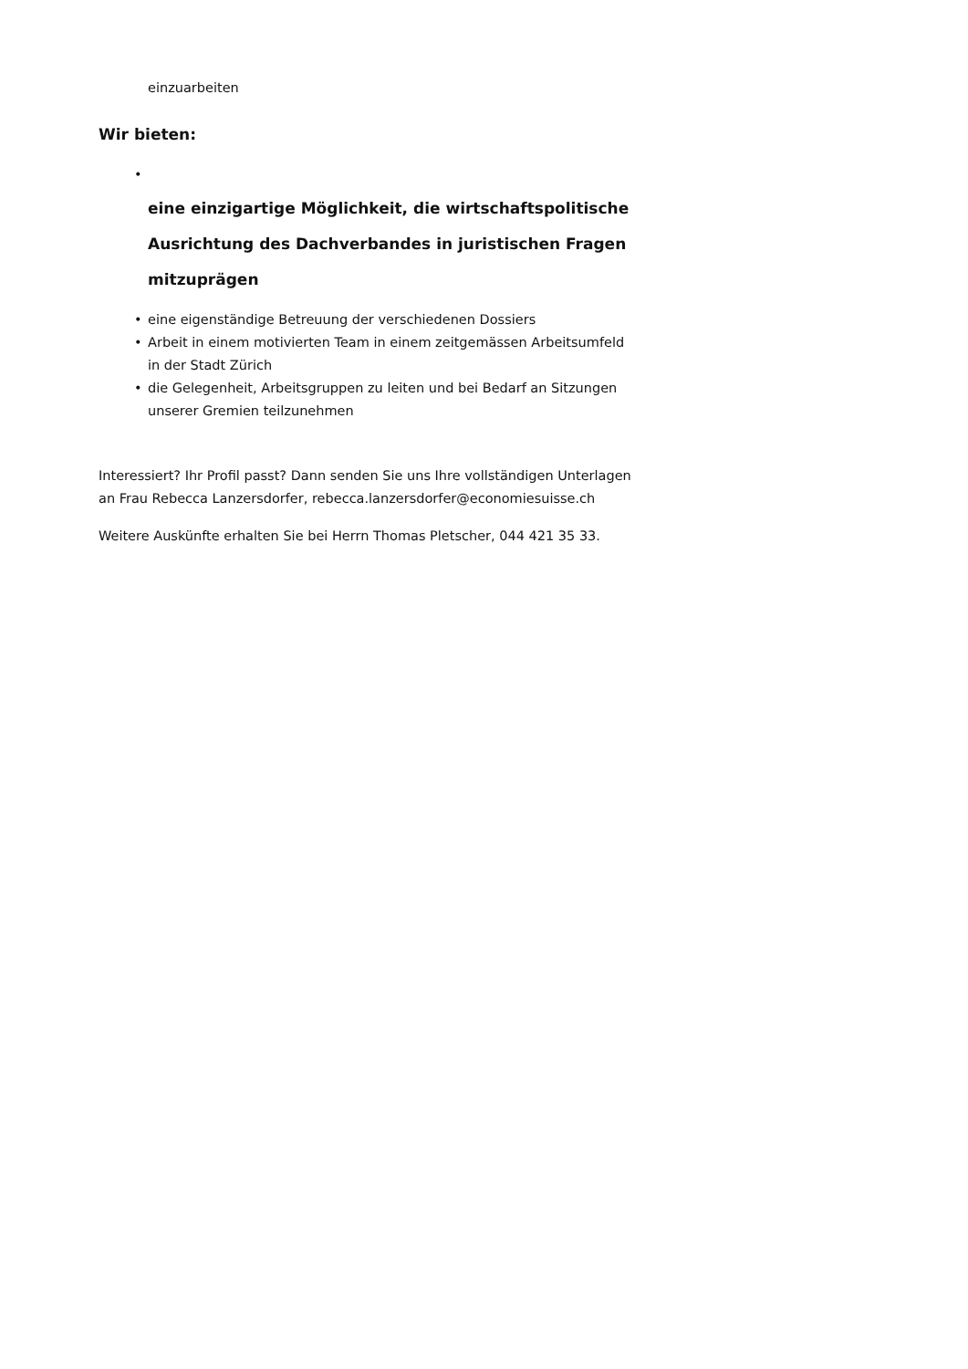einzuarbeiten
Wir bieten:
•
eine einzigartige Möglichkeit, die wirtschaftspolitische Ausrichtung des Dachverbandes in juristischen Fragen mitzuprägen
• eine eigenständige Betreuung der verschiedenen Dossiers
• Arbeit in einem motivierten Team in einem zeitgemässen Arbeitsumfeld in der Stadt Zürich
• die Gelegenheit, Arbeitsgruppen zu leiten und bei Bedarf an Sitzungen unserer Gremien teilzunehmen
Interessiert? Ihr Profil passt? Dann senden Sie uns Ihre vollständigen Unterlagen an Frau Rebecca Lanzersdorfer, rebecca.lanzersdorfer@economiesuisse.ch
Weitere Auskünfte erhalten Sie bei Herrn Thomas Pletscher, 044 421 35 33.